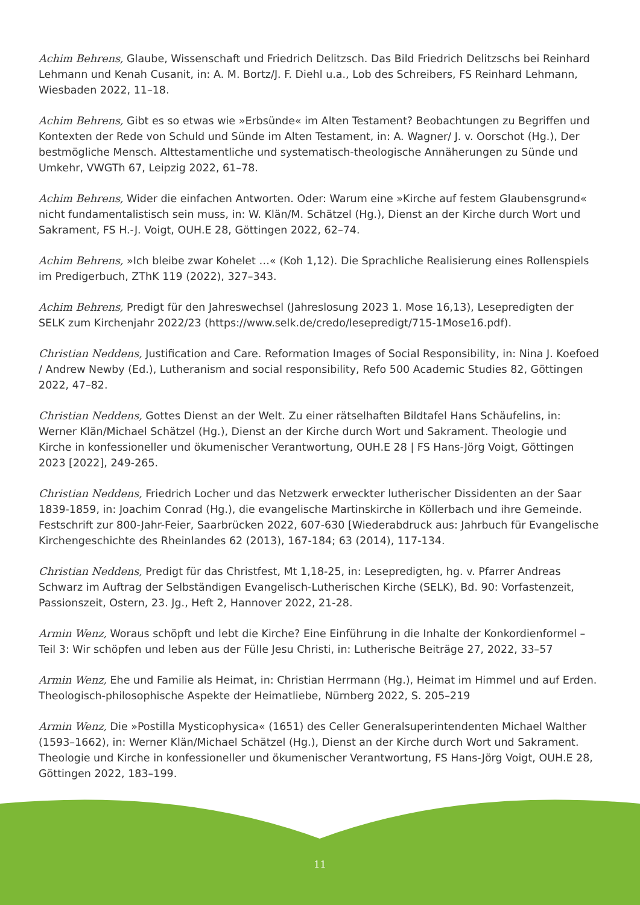Achim Behrens, Glaube, Wissenschaft und Friedrich Delitzsch. Das Bild Friedrich Delitzschs bei Reinhard Lehmann und Kenah Cusanit, in: A. M. Bortz/J. F. Diehl u.a., Lob des Schreibers, FS Reinhard Lehmann, Wiesbaden 2022, 11–18.
Achim Behrens, Gibt es so etwas wie »Erbsünde« im Alten Testament? Beobachtungen zu Begriffen und Kontexten der Rede von Schuld und Sünde im Alten Testament, in: A. Wagner/ J. v. Oorschot (Hg.), Der bestmögliche Mensch. Alttestamentliche und systematisch-theologische Annäherungen zu Sünde und Umkehr, VWGTh 67, Leipzig 2022, 61–78.
Achim Behrens, Wider die einfachen Antworten. Oder: Warum eine »Kirche auf festem Glaubensgrund« nicht fundamentalistisch sein muss, in: W. Klän/M. Schätzel (Hg.), Dienst an der Kirche durch Wort und Sakrament, FS H.-J. Voigt, OUH.E 28, Göttingen 2022, 62–74.
Achim Behrens, »Ich bleibe zwar Kohelet …« (Koh 1,12). Die Sprachliche Realisierung eines Rollenspiels im Predigerbuch, ZThK 119 (2022), 327–343.
Achim Behrens, Predigt für den Jahreswechsel (Jahreslosung 2023 1. Mose 16,13), Lesepredigten der SELK zum Kirchenjahr 2022/23 (https://www.selk.de/credo/lesepredigt/715-1Mose16.pdf).
Christian Neddens, Justification and Care. Reformation Images of Social Responsibility, in: Nina J. Koefoed / Andrew Newby (Ed.), Lutheranism and social responsibility, Refo 500 Academic Studies 82, Göttingen 2022, 47–82.
Christian Neddens, Gottes Dienst an der Welt. Zu einer rätselhaften Bildtafel Hans Schäufelins, in: Werner Klän/Michael Schätzel (Hg.), Dienst an der Kirche durch Wort und Sakrament. Theologie und Kirche in konfessioneller und ökumenischer Verantwortung, OUH.E 28 | FS Hans-Jörg Voigt, Göttingen 2023 [2022], 249-265.
Christian Neddens, Friedrich Locher und das Netzwerk erweckter lutherischer Dissidenten an der Saar 1839-1859, in: Joachim Conrad (Hg.), die evangelische Martinskirche in Köllerbach und ihre Gemeinde. Festschrift zur 800-Jahr-Feier, Saarbrücken 2022, 607-630 [Wiederabdruck aus: Jahrbuch für Evangelische Kirchengeschichte des Rheinlandes 62 (2013), 167-184; 63 (2014), 117-134.
Christian Neddens, Predigt für das Christfest, Mt 1,18-25, in: Lesepredigten, hg. v. Pfarrer Andreas Schwarz im Auftrag der Selbständigen Evangelisch-Lutherischen Kirche (SELK), Bd. 90: Vorfastenzeit, Passionszeit, Ostern, 23. Jg., Heft 2, Hannover 2022, 21-28.
Armin Wenz, Woraus schöpft und lebt die Kirche? Eine Einführung in die Inhalte der Konkordienformel – Teil 3: Wir schöpfen und leben aus der Fülle Jesu Christi, in: Lutherische Beiträge 27, 2022, 33–57
Armin Wenz, Ehe und Familie als Heimat, in: Christian Herrmann (Hg.), Heimat im Himmel und auf Erden. Theologisch-philosophische Aspekte der Heimatliebe, Nürnberg 2022, S. 205–219
Armin Wenz, Die »Postilla Mysticophysica« (1651) des Celler Generalsuperintendenten Michael Walther (1593–1662), in: Werner Klän/Michael Schätzel (Hg.), Dienst an der Kirche durch Wort und Sakrament. Theologie und Kirche in konfessioneller und ökumenischer Verantwortung, FS Hans-Jörg Voigt, OUH.E 28, Göttingen 2022, 183–199.
11